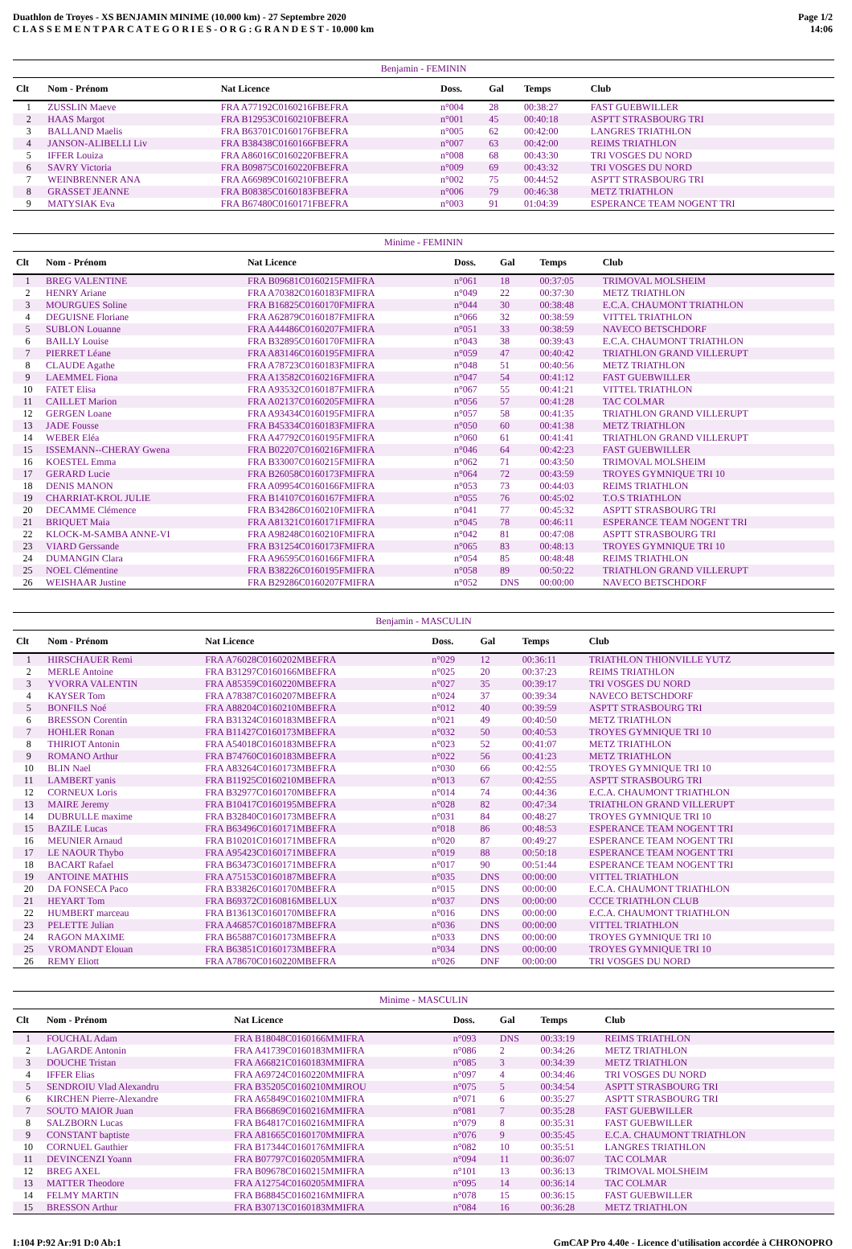Duathlon de Troyes - XS BENJAMIN MINIME (10.000 km) - 27 Septembre 2020
C L A S S E M E N T P A R C A T E G O R I E S - O R G : G R A N D E S T - 10.000 km
Page 1/2
14:06
| Benjamin - FEMININ | | | | | | |
| --- | --- | --- | --- | --- | --- | --- |
| Clt | Nom - Prénom | Nat Licence | Doss. | Gal | Temps | Club |
| 1 | ZUSSLIN Maeve | FRA A77192C0160216FBEFRA | n°004 | 28 | 00:38:27 | FAST GUEBWILLER |
| 2 | HAAS Margot | FRA B12953C0160210FBEFRA | n°001 | 45 | 00:40:18 | ASPTT STRASBOURG TRI |
| 3 | BALLAND Maelis | FRA B63701C0160176FBEFRA | n°005 | 62 | 00:42:00 | LANGRES TRIATHLON |
| 4 | JANSON-ALIBELLI Liv | FRA B38438C0160166FBEFRA | n°007 | 63 | 00:42:00 | REIMS TRIATHLON |
| 5 | IFFER Louiza | FRA A86016C0160220FBEFRA | n°008 | 68 | 00:43:30 | TRI VOSGES DU NORD |
| 6 | SAVRY Victoria | FRA B09875C0160220FBEFRA | n°009 | 69 | 00:43:32 | TRI VOSGES DU NORD |
| 7 | WEINBRENNER ANA | FRA A66989C0160210FBEFRA | n°002 | 75 | 00:44:52 | ASPTT STRASBOURG TRI |
| 8 | GRASSET JEANNE | FRA B08385C0160183FBEFRA | n°006 | 79 | 00:46:38 | METZ TRIATHLON |
| 9 | MATYSIAK Eva | FRA B67480C0160171FBEFRA | n°003 | 91 | 01:04:39 | ESPERANCE TEAM NOGENT TRI |
| Minime - FEMININ | | | | | | |
| --- | --- | --- | --- | --- | --- | --- |
| Clt | Nom - Prénom | Nat Licence | Doss. | Gal | Temps | Club |
| 1 | BREG VALENTINE | FRA B09681C0160215FMIFRA | n°061 | 18 | 00:37:05 | TRIMOVAL MOLSHEIM |
| 2 | HENRY Ariane | FRA A70382C0160183FMIFRA | n°049 | 22 | 00:37:30 | METZ TRIATHLON |
| 3 | MOURGUES Soline | FRA B16825C0160170FMIFRA | n°044 | 30 | 00:38:48 | E.C.A. CHAUMONT TRIATHLON |
| 4 | DEGUISNE Floriane | FRA A62879C0160187FMIFRA | n°066 | 32 | 00:38:59 | VITTEL TRIATHLON |
| 5 | SUBLON Louanne | FRA A44486C0160207FMIFRA | n°051 | 33 | 00:38:59 | NAVECO BETSCHDORF |
| 6 | BAILLY Louise | FRA B32895C0160170FMIFRA | n°043 | 38 | 00:39:43 | E.C.A. CHAUMONT TRIATHLON |
| 7 | PIERRET Léane | FRA A83146C0160195FMIFRA | n°059 | 47 | 00:40:42 | TRIATHLON GRAND VILLERUPT |
| 8 | CLAUDE Agathe | FRA A78723C0160183FMIFRA | n°048 | 51 | 00:40:56 | METZ TRIATHLON |
| 9 | LAEMMEL Fiona | FRA A13582C0160216FMIFRA | n°047 | 54 | 00:41:12 | FAST GUEBWILLER |
| 10 | FATET Elisa | FRA A93532C0160187FMIFRA | n°067 | 55 | 00:41:21 | VITTEL TRIATHLON |
| 11 | CAILLET Marion | FRA A02137C0160205FMIFRA | n°056 | 57 | 00:41:28 | TAC COLMAR |
| 12 | GERGEN Loane | FRA A93434C0160195FMIFRA | n°057 | 58 | 00:41:35 | TRIATHLON GRAND VILLERUPT |
| 13 | JADE Fousse | FRA B45334C0160183FMIFRA | n°050 | 60 | 00:41:38 | METZ TRIATHLON |
| 14 | WEBER Eléa | FRA A47792C0160195FMIFRA | n°060 | 61 | 00:41:41 | TRIATHLON GRAND VILLERUPT |
| 15 | ISSEMANN--CHERAY Gwena | FRA B02207C0160216FMIFRA | n°046 | 64 | 00:42:23 | FAST GUEBWILLER |
| 16 | KOESTEL Emma | FRA B33007C0160215FMIFRA | n°062 | 71 | 00:43:50 | TRIMOVAL MOLSHEIM |
| 17 | GERARD Lucie | FRA B26058C0160173FMIFRA | n°064 | 72 | 00:43:59 | TROYES GYMNIQUE TRI 10 |
| 18 | DENIS MANON | FRA A09954C0160166FMIFRA | n°053 | 73 | 00:44:03 | REIMS TRIATHLON |
| 19 | CHARRIAT-KROL JULIE | FRA B14107C0160167FMIFRA | n°055 | 76 | 00:45:02 | T.O.S TRIATHLON |
| 20 | DECAMME Clémence | FRA B34286C0160210FMIFRA | n°041 | 77 | 00:45:32 | ASPTT STRASBOURG TRI |
| 21 | BRIQUET Maia | FRA A81321C0160171FMIFRA | n°045 | 78 | 00:46:11 | ESPERANCE TEAM NOGENT TRI |
| 22 | KLOCK-M-SAMBA ANNE-VI | FRA A98248C0160210FMIFRA | n°042 | 81 | 00:47:08 | ASPTT STRASBOURG TRI |
| 23 | VIARD Gerssande | FRA B31254C0160173FMIFRA | n°065 | 83 | 00:48:13 | TROYES GYMNIQUE TRI 10 |
| 24 | DUMANGIN Clara | FRA A96595C0160166FMIFRA | n°054 | 85 | 00:48:48 | REIMS TRIATHLON |
| 25 | NOEL Clémentine | FRA B38226C0160195FMIFRA | n°058 | 89 | 00:50:22 | TRIATHLON GRAND VILLERUPT |
| 26 | WEISHAAR Justine | FRA B29286C0160207FMIFRA | n°052 | DNS | 00:00:00 | NAVECO BETSCHDORF |
| Benjamin - MASCULIN | | | | | | |
| --- | --- | --- | --- | --- | --- | --- |
| Clt | Nom - Prénom | Nat Licence | Doss. | Gal | Temps | Club |
| 1 | HIRSCHAUER Remi | FRA A76028C0160202MBEFRA | n°029 | 12 | 00:36:11 | TRIATHLON THIONVILLE YUTZ |
| 2 | MERLE Antoine | FRA B31297C0160166MBEFRA | n°025 | 20 | 00:37:23 | REIMS TRIATHLON |
| 3 | YVORRA VALENTIN | FRA A85359C0160220MBEFRA | n°027 | 35 | 00:39:17 | TRI VOSGES DU NORD |
| 4 | KAYSER Tom | FRA A78387C0160207MBEFRA | n°024 | 37 | 00:39:34 | NAVECO BETSCHDORF |
| 5 | BONFILS Noé | FRA A88204C0160210MBEFRA | n°012 | 40 | 00:39:59 | ASPTT STRASBOURG TRI |
| 6 | BRESSON Corentin | FRA B31324C0160183MBEFRA | n°021 | 49 | 00:40:50 | METZ TRIATHLON |
| 7 | HOHLER Ronan | FRA B11427C0160173MBEFRA | n°032 | 50 | 00:40:53 | TROYES GYMNIQUE TRI 10 |
| 8 | THIRIOT Antonin | FRA A54018C0160183MBEFRA | n°023 | 52 | 00:41:07 | METZ TRIATHLON |
| 9 | ROMANO Arthur | FRA B74760C0160183MBEFRA | n°022 | 56 | 00:41:23 | METZ TRIATHLON |
| 10 | BLIN Nael | FRA A83264C0160173MBEFRA | n°030 | 66 | 00:42:55 | TROYES GYMNIQUE TRI 10 |
| 11 | LAMBERT yanis | FRA B11925C0160210MBEFRA | n°013 | 67 | 00:42:55 | ASPTT STRASBOURG TRI |
| 12 | CORNEUX Loris | FRA B32977C0160170MBEFRA | n°014 | 74 | 00:44:36 | E.C.A. CHAUMONT TRIATHLON |
| 13 | MAIRE Jeremy | FRA B10417C0160195MBEFRA | n°028 | 82 | 00:47:34 | TRIATHLON GRAND VILLERUPT |
| 14 | DUBRULLE maxime | FRA B32840C0160173MBEFRA | n°031 | 84 | 00:48:27 | TROYES GYMNIQUE TRI 10 |
| 15 | BAZILE Lucas | FRA B63496C0160171MBEFRA | n°018 | 86 | 00:48:53 | ESPERANCE TEAM NOGENT TRI |
| 16 | MEUNIER Arnaud | FRA B10201C0160171MBEFRA | n°020 | 87 | 00:49:27 | ESPERANCE TEAM NOGENT TRI |
| 17 | LE NAOUR Thybo | FRA A95423C0160171MBEFRA | n°019 | 88 | 00:50:18 | ESPERANCE TEAM NOGENT TRI |
| 18 | BACART Rafael | FRA B63473C0160171MBEFRA | n°017 | 90 | 00:51:44 | ESPERANCE TEAM NOGENT TRI |
| 19 | ANTOINE MATHIS | FRA A75153C0160187MBEFRA | n°035 | DNS | 00:00:00 | VITTEL TRIATHLON |
| 20 | DA FONSECA Paco | FRA B33826C0160170MBEFRA | n°015 | DNS | 00:00:00 | E.C.A. CHAUMONT TRIATHLON |
| 21 | HEYART Tom | FRA B69372C0160816MBELUX | n°037 | DNS | 00:00:00 | CCCE TRIATHLON CLUB |
| 22 | HUMBERT marceau | FRA B13613C0160170MBEFRA | n°016 | DNS | 00:00:00 | E.C.A. CHAUMONT TRIATHLON |
| 23 | PELETTE Julian | FRA A46857C0160187MBEFRA | n°036 | DNS | 00:00:00 | VITTEL TRIATHLON |
| 24 | RAGON MAXIME | FRA B65887C0160173MBEFRA | n°033 | DNS | 00:00:00 | TROYES GYMNIQUE TRI 10 |
| 25 | VROMANDT Elouan | FRA B63851C0160173MBEFRA | n°034 | DNS | 00:00:00 | TROYES GYMNIQUE TRI 10 |
| 26 | REMY Eliott | FRA A78670C0160220MBEFRA | n°026 | DNF | 00:00:00 | TRI VOSGES DU NORD |
| Minime - MASCULIN | | | | | | |
| --- | --- | --- | --- | --- | --- | --- |
| Clt | Nom - Prénom | Nat Licence | Doss. | Gal | Temps | Club |
| 1 | FOUCHAL Adam | FRA B18048C0160166MMIFRA | n°093 | DNS | 00:33:19 | REIMS TRIATHLON |
| 2 | LAGARDE Antonin | FRA A41739C0160183MMIFRA | n°086 | 2 | 00:34:26 | METZ TRIATHLON |
| 3 | DOUCHE Tristan | FRA A66821C0160183MMIFRA | n°085 | 3 | 00:34:39 | METZ TRIATHLON |
| 4 | IFFER Elias | FRA A69724C0160220MMIFRA | n°097 | 4 | 00:34:46 | TRI VOSGES DU NORD |
| 5 | SENDROIU Vlad Alexandru | FRA B35205C0160210MMIROU | n°075 | 5 | 00:34:54 | ASPTT STRASBOURG TRI |
| 6 | KIRCHEN Pierre-Alexandre | FRA A65849C0160210MMIFRA | n°071 | 6 | 00:35:27 | ASPTT STRASBOURG TRI |
| 7 | SOUTO MAIOR Juan | FRA B66869C0160216MMIFRA | n°081 | 7 | 00:35:28 | FAST GUEBWILLER |
| 8 | SALZBORN Lucas | FRA B64817C0160216MMIFRA | n°079 | 8 | 00:35:31 | FAST GUEBWILLER |
| 9 | CONSTANT baptiste | FRA A81665C0160170MMIFRA | n°076 | 9 | 00:35:45 | E.C.A. CHAUMONT TRIATHLON |
| 10 | CORNUEL Gauthier | FRA B17344C0160176MMIFRA | n°082 | 10 | 00:35:51 | LANGRES TRIATHLON |
| 11 | DEVINCENZI Yoann | FRA B07797C0160205MMIFRA | n°094 | 11 | 00:36:07 | TAC COLMAR |
| 12 | BREG AXEL | FRA B09678C0160215MMIFRA | n°101 | 13 | 00:36:13 | TRIMOVAL MOLSHEIM |
| 13 | MATTER Theodore | FRA A12754C0160205MMIFRA | n°095 | 14 | 00:36:14 | TAC COLMAR |
| 14 | FELMY MARTIN | FRA B68845C0160216MMIFRA | n°078 | 15 | 00:36:15 | FAST GUEBWILLER |
| 15 | BRESSON Arthur | FRA B30713C0160183MMIFRA | n°084 | 16 | 00:36:28 | METZ TRIATHLON |
I:104 P:92 Ar:91 D:0 Ab:1 GmCAP Pro 4.40e - Licence d'utilisation accordée à CHRONOPRO